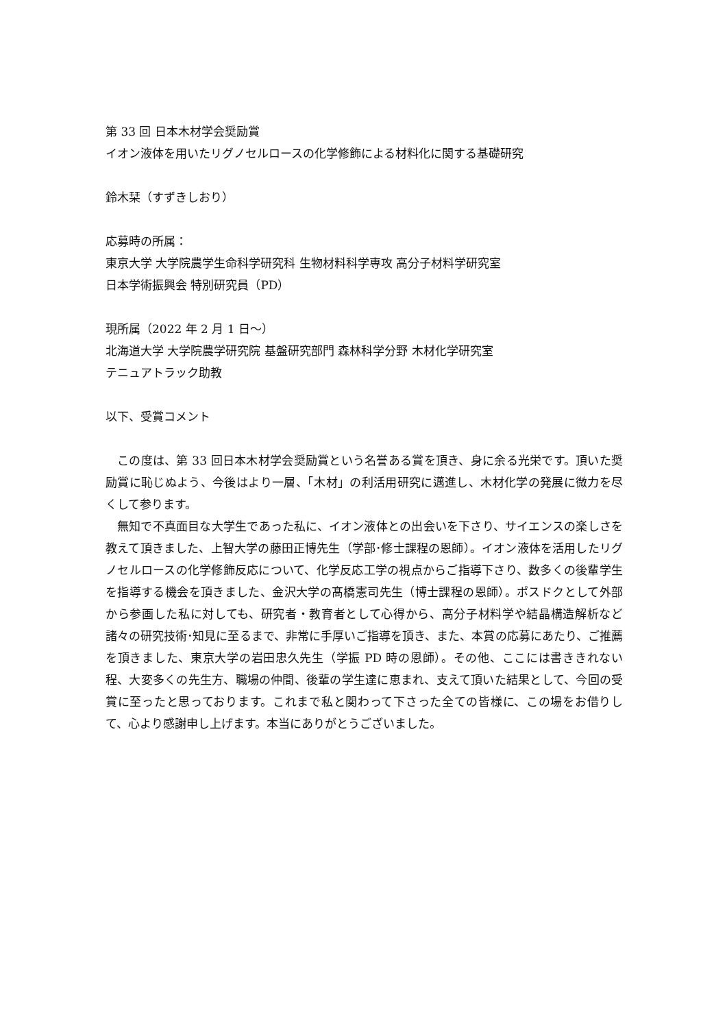第 33 回 日本木材学会奨励賞
イオン液体を用いたリグノセルロースの化学修飾による材料化に関する基礎研究
鈴木栞（すずきしおり）
応募時の所属：
東京大学 大学院農学生命科学研究科 生物材料科学専攻 高分子材料学研究室
日本学術振興会 特別研究員（PD）
現所属（2022 年 2 月 1 日〜）
北海道大学 大学院農学研究院 基盤研究部門 森林科学分野 木材化学研究室
テニュアトラック助教
以下、受賞コメント
この度は、第 33 回日本木材学会奨励賞という名誉ある賞を頂き、身に余る光栄です。頂いた奨励賞に恥じぬよう、今後はより一層、「木材」の利活用研究に邁進し、木材化学の発展に微力を尽くして参ります。
無知で不真面目な大学生であった私に、イオン液体との出会いを下さり、サイエンスの楽しさを教えて頂きました、上智大学の藤田正博先生（学部･修士課程の恩師）。イオン液体を活用したリグノセルロースの化学修飾反応について、化学反応工学の視点からご指導下さり、数多くの後輩学生を指導する機会を頂きました、金沢大学の髙橋憲司先生（博士課程の恩師）。ポスドクとして外部から参画した私に対しても、研究者・教育者として心得から、高分子材料学や結晶構造解析など諸々の研究技術･知見に至るまで、非常に手厚いご指導を頂き、また、本賞の応募にあたり、ご推薦を頂きました、東京大学の岩田忠久先生（学振 PD 時の恩師）。その他、ここには書ききれない程、大変多くの先生方、職場の仲間、後輩の学生達に恵まれ、支えて頂いた結果として、今回の受賞に至ったと思っております。これまで私と関わって下さった全ての皆様に、この場をお借りして、心より感謝申し上げます。本当にありがとうございました。